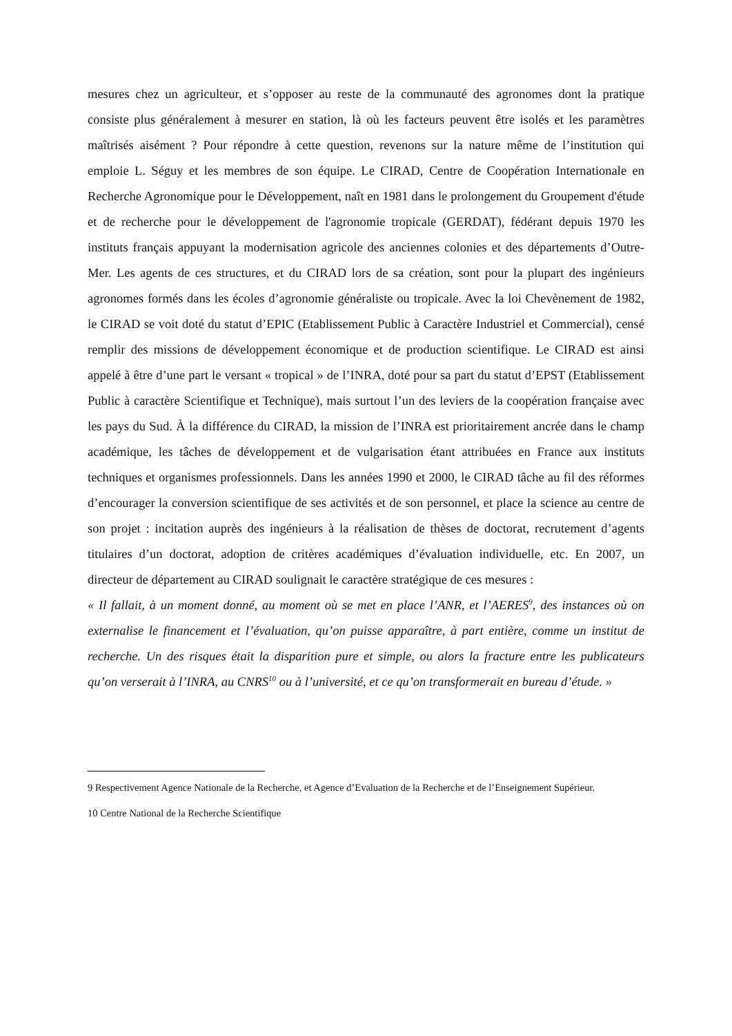mesures chez un agriculteur, et s’opposer au reste de la communauté des agronomes dont la pratique consiste plus généralement à mesurer en station, là où les facteurs peuvent être isolés et les paramètres maîtrisés aisément ? Pour répondre à cette question, revenons sur la nature même de l’institution qui emploie L. Séguy et les membres de son équipe. Le CIRAD, Centre de Coopération Internationale en Recherche Agronomique pour le Développement, naît en 1981 dans le prolongement du Groupement d'étude et de recherche pour le développement de l'agronomie tropicale (GERDAT), fédérant depuis 1970 les instituts français appuyant la modernisation agricole des anciennes colonies et des départements d’Outre-Mer. Les agents de ces structures, et du CIRAD lors de sa création, sont pour la plupart des ingénieurs agronomes formés dans les écoles d’agronomie généraliste ou tropicale. Avec la loi Chevènement de 1982, le CIRAD se voit doté du statut d’EPIC (Etablissement Public à Caractère Industriel et Commercial), censé remplir des missions de développement économique et de production scientifique. Le CIRAD est ainsi appelé à être d’une part le versant « tropical » de l’INRA, doté pour sa part du statut d’EPST (Etablissement Public à caractère Scientifique et Technique), mais surtout l’un des leviers de la coopération française avec les pays du Sud. À la différence du CIRAD, la mission de l’INRA est prioritairement ancrée dans le champ académique, les tâches de développement et de vulgarisation étant attribuées en France aux instituts techniques et organismes professionnels. Dans les années 1990 et 2000, le CIRAD tâche au fil des réformes d’encourager la conversion scientifique de ses activités et de son personnel, et place la science au centre de son projet : incitation auprès des ingénieurs à la réalisation de thèses de doctorat, recrutement d’agents titulaires d’un doctorat, adoption de critères académiques d’évaluation individuelle, etc. En 2007, un directeur de département au CIRAD soulignait le caractère stratégique de ces mesures :
« Il fallait, à un moment donné, au moment où se met en place l’ANR, et l’AERES<sup>9</sup>, des instances où on externalise le financement et l’évaluation, qu’on puisse apparaître, à part entière, comme un institut de recherche. Un des risques était la disparition pure et simple, ou alors la fracture entre les publicateurs qu’on verserait à l’INRA, au CNRS<sup>10</sup> ou à l’université, et ce qu’on transformerait en bureau d’étude. »
9 Respectivement Agence Nationale de la Recherche, et Agence d’Evaluation de la Recherche et de l’Enseignement Supérieur.
10 Centre National de la Recherche Scientifique